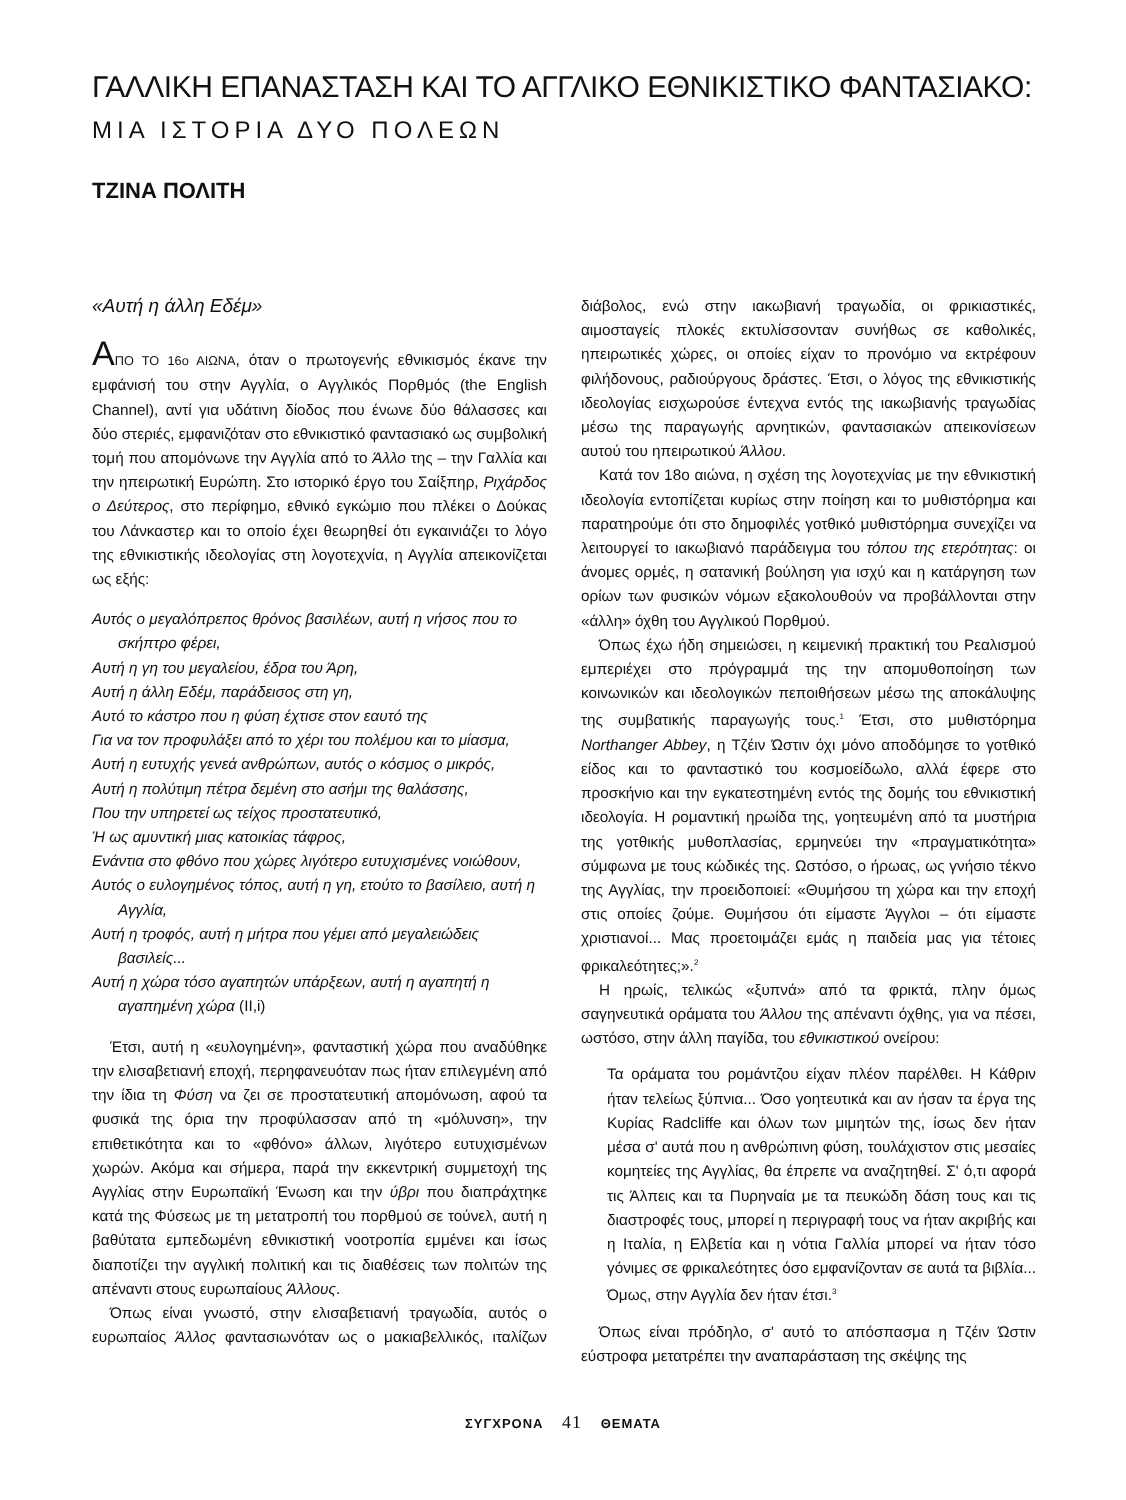ΓΑΛΛΙΚΗ ΕΠΑΝΑΣΤΑΣΗ ΚΑΙ ΤΟ ΑΓΓΛΙΚΟ ΕΘΝΙΚΙΣΤΙΚΟ ΦΑΝΤΑΣΙΑΚΟ:
ΜΙΑ ΙΣΤΟΡΙΑ ΔΥΟ ΠΟΛΕΩΝ
ΤΖΙΝΑ ΠΟΛΙΤΗ
«Αυτή η άλλη Εδέμ»
ΑΠΟ ΤΟ 16ο ΑΙΩΝΑ, όταν ο πρωτογενής εθνικισμός έκανε την εμφάνισή του στην Αγγλία, ο Αγγλικός Πορθμός (the English Channel), αντί για υδάτινη δίοδος που ένωνε δύο θάλασσες και δύο στεριές, εμφανιζόταν στο εθνικιστικό φαντασιακό ως συμβολική τομή που απομόνωνε την Αγγλία από το Άλλο της – την Γαλλία και την ηπειρωτική Ευρώπη. Στο ιστορικό έργο του Σαίξπηρ, Ριχάρδος ο Δεύτερος, στο περίφημο, εθνικό εγκώμιο που πλέκει ο Δούκας του Λάνκαστερ και το οποίο έχει θεωρηθεί ότι εγκαινιάζει το λόγο της εθνικιστικής ιδεολογίας στη λογοτεχνία, η Αγγλία απεικονίζεται ως εξής:
Αυτός ο μεγαλόπρεπος θρόνος βασιλέων, αυτή η νήσος που το σκήπτρο φέρει,
Αυτή η γη του μεγαλείου, έδρα του Άρη,
Αυτή η άλλη Εδέμ, παράδεισος στη γη,
Αυτό το κάστρο που η φύση έχτισε στον εαυτό της
Για να τον προφυλάξει από το χέρι του πολέμου και το μίασμα,
Αυτή η ευτυχής γενεά ανθρώπων, αυτός ο κόσμος ο μικρός,
Αυτή η πολύτιμη πέτρα δεμένη στο ασήμι της θαλάσσης,
Που την υπηρετεί ως τείχος προστατευτικό,
Ή ως αμυντική μιας κατοικίας τάφρος,
Ενάντια στο φθόνο που χώρες λιγότερο ευτυχισμένες νοιώθουν,
Αυτός ο ευλογημένος τόπος, αυτή η γη, ετούτο το βασίλειο, αυτή η Αγγλία,
Αυτή η τροφός, αυτή η μήτρα που γέμει από μεγαλειώδεις βασιλείς...
Αυτή η χώρα τόσο αγαπητών υπάρξεων, αυτή η αγαπητή η αγαπημένη χώρα (II,i)
Έτσι, αυτή η «ευλογημένη», φανταστική χώρα που αναδύθηκε την ελισαβετιανή εποχή, περηφανευόταν πως ήταν επιλεγμένη από την ίδια τη Φύση να ζει σε προστατευτική απομόνωση, αφού τα φυσικά της όρια την προφύλασσαν από τη «μόλυνση», την επιθετικότητα και το «φθόνο» άλλων, λιγότερο ευτυχισμένων χωρών. Ακόμα και σήμερα, παρά την εκκεντρική συμμετοχή της Αγγλίας στην Ευρωπαϊκή Ένωση και την ύβρι που διαπράχτηκε κατά της Φύσεως με τη μετατροπή του πορθμού σε τούνελ, αυτή η βαθύτατα εμπεδωμένη εθνικιστική νοοτροπία εμμένει και ίσως διαποτίζει την αγγλική πολιτική και τις διαθέσεις των πολιτών της απέναντι στους ευρωπαίους Άλλους.
Όπως είναι γνωστό, στην ελισαβετιανή τραγωδία, αυτός ο ευρωπαίος Άλλος φαντασιωνόταν ως ο μακιαβελλικός, ιταλίζων διάβολος, ενώ στην ιακωβιανή τραγωδία, οι φρικιαστικές, αιμοσταγείς πλοκές εκτυλίσσονταν συνήθως σε καθολικές, ηπειρωτικές χώρες, οι οποίες είχαν το προνόμιο να εκτρέφουν φιλήδονους, ραδιούργους δράστες. Έτσι, ο λόγος της εθνικιστικής ιδεολογίας εισχωρούσε έντεχνα εντός της ιακωβιανής τραγωδίας μέσω της παραγωγής αρνητικών, φαντασιακών απεικονίσεων αυτού του ηπειρωτικού Άλλου.
Κατά τον 18ο αιώνα, η σχέση της λογοτεχνίας με την εθνικιστική ιδεολογία εντοπίζεται κυρίως στην ποίηση και το μυθιστόρημα και παρατηρούμε ότι στο δημοφιλές γοτθικό μυθιστόρημα συνεχίζει να λειτουργεί το ιακωβιανό παράδειγμα του τόπου της ετερότητας: οι άνομες ορμές, η σατανική βούληση για ισχύ και η κατάργηση των ορίων των φυσικών νόμων εξακολουθούν να προβάλλονται στην «άλλη» όχθη του Αγγλικού Πορθμού.
Όπως έχω ήδη σημειώσει, η κειμενική πρακτική του Ρεαλισμού εμπεριέχει στο πρόγραμμά της την απομυθοποίηση των κοινωνικών και ιδεολογικών πεποιθήσεων μέσω της αποκάλυψης της συμβατικής παραγωγής τους.<sup>1</sup> Έτσι, στο μυθιστόρημα Northanger Abbey, η Τζέιν Ώστιν όχι μόνο αποδόμησε το γοτθικό είδος και το φανταστικό του κοσμοείδωλο, αλλά έφερε στο προσκήνιο και την εγκατεστημένη εντός της δομής του εθνικιστική ιδεολογία. Η ρομαντική ηρωίδα της, γοητευμένη από τα μυστήρια της γοτθικής μυθοπλασίας, ερμηνεύει την «πραγματικότητα» σύμφωνα με τους κώδικές της. Ωστόσο, ο ήρωας, ως γνήσιο τέκνο της Αγγλίας, την προειδοποιεί: «Θυμήσου τη χώρα και την εποχή στις οποίες ζούμε. Θυμήσου ότι είμαστε Άγγλοι – ότι είμαστε χριστιανοί... Μας προετοιμάζει εμάς η παιδεία μας για τέτοιες φρικαλεότητες;».<sup>2</sup>
Η ηρωίς, τελικώς «ξυπνά» από τα φρικτά, πλην όμως σαγηνευτικά οράματα του Άλλου της απέναντι όχθης, για να πέσει, ωστόσο, στην άλλη παγίδα, του εθνικιστικού ονείρου:
Τα οράματα του ρομάντζου είχαν πλέον παρέλθει. Η Κάθριν ήταν τελείως ξύπνια... Όσο γοητευτικά και αν ήσαν τα έργα της Κυρίας Radcliffe και όλων των μιμητών της, ίσως δεν ήταν μέσα σ' αυτά που η ανθρώπινη φύση, τουλάχιστον στις μεσαίες κομητείες της Αγγλίας, θα έπρεπε να αναζητηθεί. Σ' ό,τι αφορά τις Άλπεις και τα Πυρηναία με τα πευκώδη δάση τους και τις διαστροφές τους, μπορεί η περιγραφή τους να ήταν ακριβής και η Ιταλία, η Ελβετία και η νότια Γαλλία μπορεί να ήταν τόσο γόνιμες σε φρικαλεότητες όσο εμφανίζονταν σε αυτά τα βιβλία... Όμως, στην Αγγλία δεν ήταν έτσι.<sup>3</sup>
Όπως είναι πρόδηλο, σ' αυτό το απόσπασμα η Τζέιν Ώστιν εύστροφα μετατρέπει την αναπαράσταση της σκέψης της
ΣΥΓΧΡΟΝΑ 41 ΘΕΜΑΤΑ